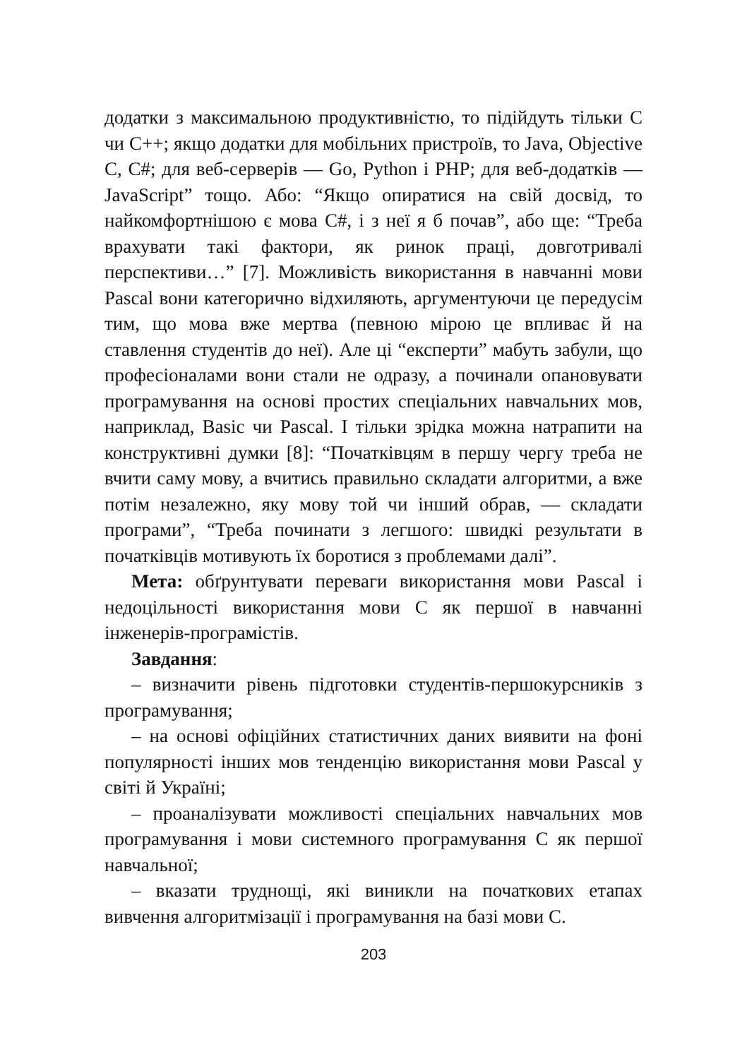додатки з максимальною продуктивністю, то підійдуть тільки C чи C++; якщо додатки для мобільних пристроїв, то Java, Objective C, C#; для веб-серверів — Go, Python і PHP; для веб-додатків — JavaScript” тощо. Або: “Якщо опиратися на свій досвід, то найкомфортнішою є мова C#, і з неї я б почав”, або ще: “Треба врахувати такі фактори, як ринок праці, довготривалі перспективи…” [7]. Можливість використання в навчанні мови Pascal вони категорично відхиляють, аргументуючи це передусім тим, що мова вже мертва (певною мірою це впливає й на ставлення студентів до неї). Але ці “експерти” мабуть забули, що професіоналами вони стали не одразу, а починали опановувати програмування на основі простих спеціальних навчальних мов, наприклад, Basic чи Pascal. І тільки зрідка можна натрапити на конструктивні думки [8]: “Початківцям в першу чергу треба не вчити саму мову, а вчитись правильно складати алгоритми, а вже потім незалежно, яку мову той чи інший обрав, — складати програми”, “Треба починати з легшого: швидкі результати в початківців мотивують їх боротися з проблемами далі”.
Мета: обґрунтувати переваги використання мови Pascal і недоцільності використання мови C як першої в навчанні інженерів-програмістів.
Завдання:
– визначити рівень підготовки студентів-першокурсників з програмування;
– на основі офіційних статистичних даних виявити на фоні популярності інших мов тенденцію використання мови Pascal у світі й Україні;
– проаналізувати можливості спеціальних навчальних мов програмування і мови системного програмування C як першої навчальної;
– вказати труднощі, які виникли на початкових етапах вивчення алгоритмізації і програмування на базі мови C.
203